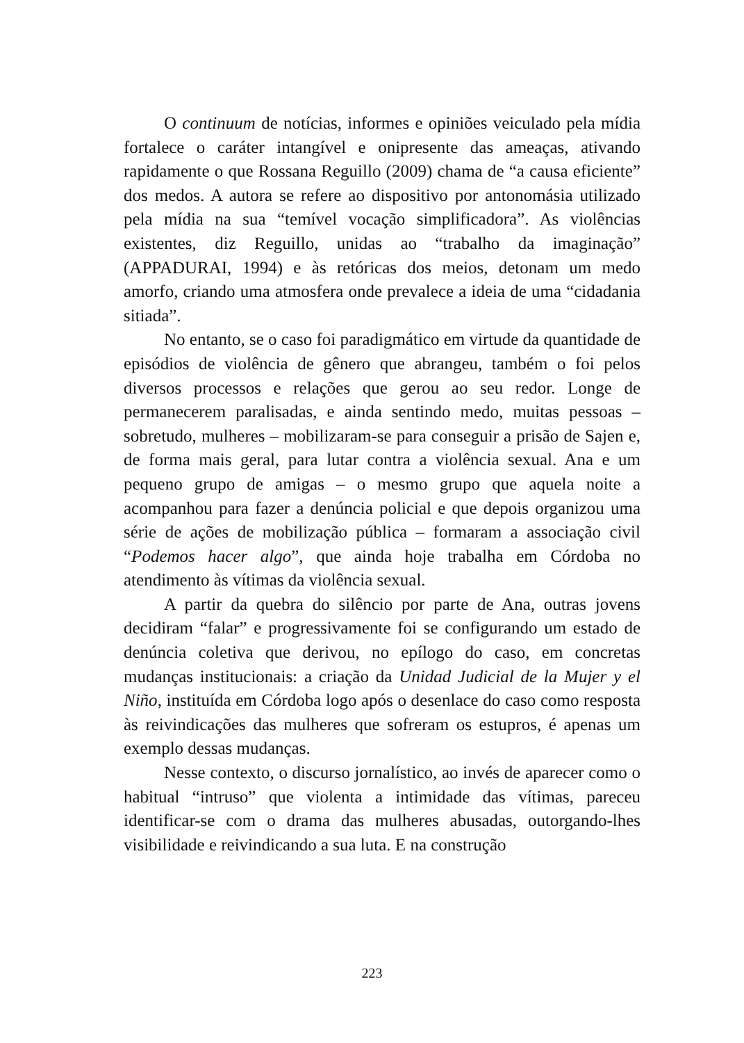O continuum de notícias, informes e opiniões veiculado pela mídia fortalece o caráter intangível e onipresente das ameaças, ativando rapidamente o que Rossana Reguillo (2009) chama de “a causa eficiente” dos medos. A autora se refere ao dispositivo por antonomásia utilizado pela mídia na sua “temível vocação simplificadora”. As violências existentes, diz Reguillo, unidas ao “trabalho da imaginação” (APPADURAI, 1994) e às retóricas dos meios, detonam um medo amorfo, criando uma atmosfera onde prevalece a ideia de uma “cidadania sitiada”.
No entanto, se o caso foi paradigmático em virtude da quantidade de episódios de violência de gênero que abrangeu, também o foi pelos diversos processos e relações que gerou ao seu redor. Longe de permanecerem paralisadas, e ainda sentindo medo, muitas pessoas – sobretudo, mulheres – mobilizaram-se para conseguir a prisão de Sajen e, de forma mais geral, para lutar contra a violência sexual. Ana e um pequeno grupo de amigas – o mesmo grupo que aquela noite a acompanhou para fazer a denúncia policial e que depois organizou uma série de ações de mobilização pública – formaram a associação civil “Podemos hacer algo”, que ainda hoje trabalha em Córdoba no atendimento às vítimas da violência sexual.
A partir da quebra do silêncio por parte de Ana, outras jovens decidiram “falar” e progressivamente foi se configurando um estado de denúncia coletiva que derivou, no epílogo do caso, em concretas mudanças institucionais: a criação da Unidad Judicial de la Mujer y el Niño, instituída em Córdoba logo após o desenlace do caso como resposta às reivindicações das mulheres que sofreram os estupros, é apenas um exemplo dessas mudanças.
Nesse contexto, o discurso jornalístico, ao invés de aparecer como o habitual “intruso” que violenta a intimidade das vítimas, pareceu identificar-se com o drama das mulheres abusadas, outorgando-lhes visibilidade e reivindicando a sua luta. E na construção
223